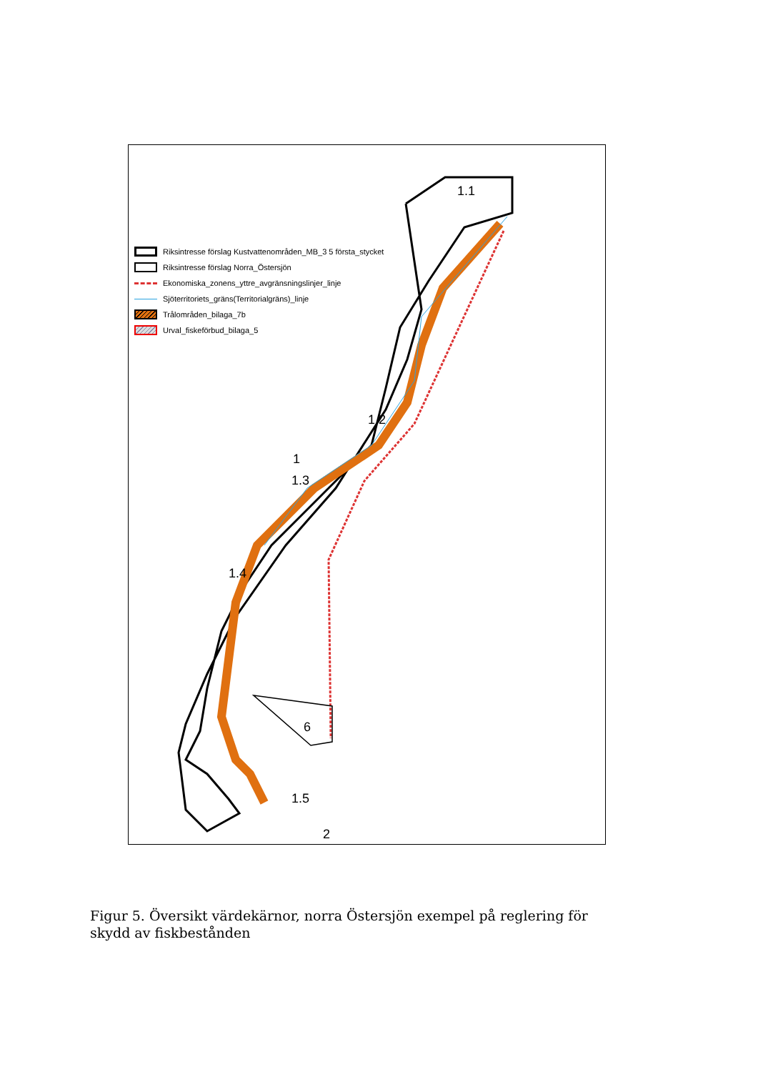6
1.1
1.2
1
1.3
1.4
1.5
2
Riksintresse förslag Kustvattenområden_MB_3 5 första_stycket
Riksintresse förslag Norra_Östersjön
Ekonomiska_zonens_yttre_avgränsningslinjer_linje
Sjöterritoriets_gräns(Territorialgräns)_linje
Trålområden_bilaga_7b
Urval_fiskeförbud_bilaga_5
Figur 5. Översikt värdekärnor, norra Östersjön exempel på reglering för skydd av fiskbestånden